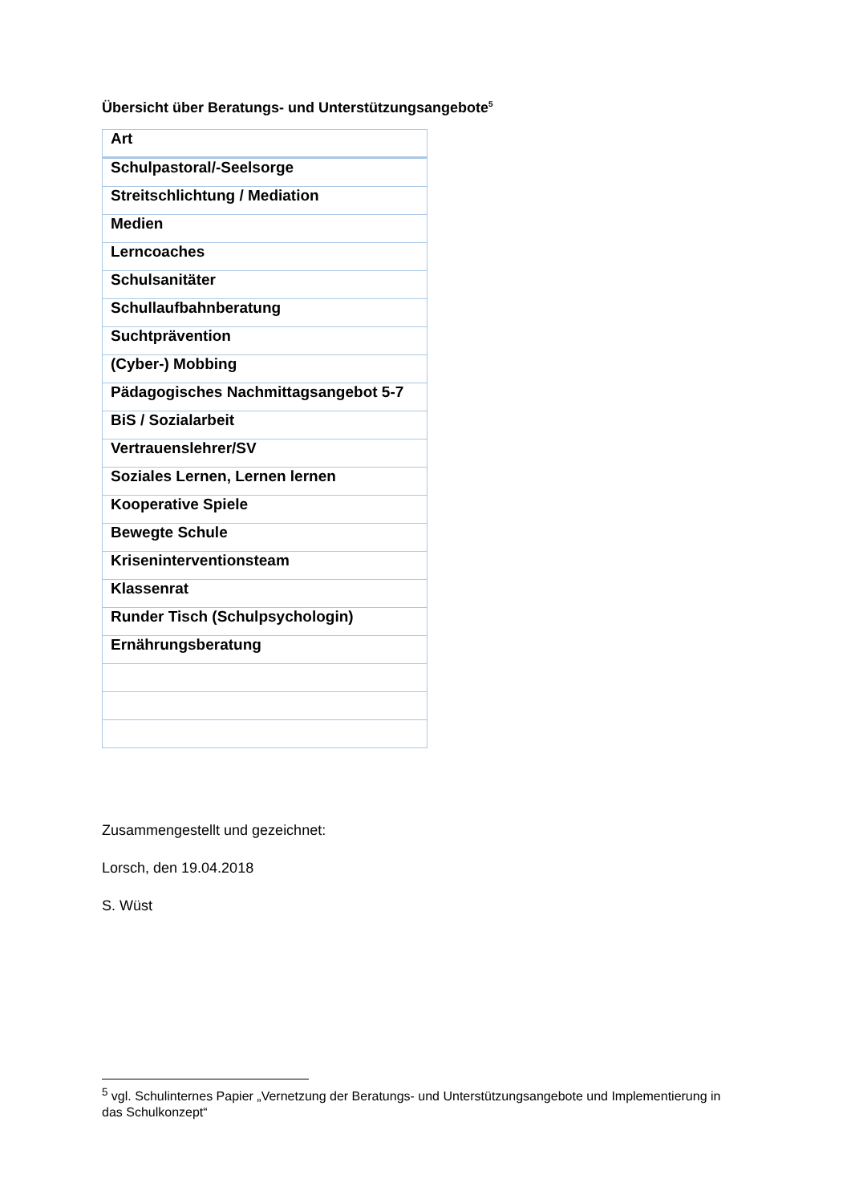Übersicht über Beratungs- und Unterstützungsangebote<sup>5</sup>
| Art |
| --- |
| Schulpastoral/-Seelsorge |
| Streitschlichtung / Mediation |
| Medien |
| Lerncoaches |
| Schulsanitäter |
| Schullaufbahnberatung |
| Suchtprävention |
| (Cyber-) Mobbing |
| Pädagogisches Nachmittagsangebot 5-7 |
| BiS / Sozialarbeit |
| Vertrauenslehrer/SV |
| Soziales Lernen, Lernen lernen |
| Kooperative Spiele |
| Bewegte Schule |
| Kriseninterventionsteam |
| Klassenrat |
| Runder Tisch (Schulpsychologin) |
| Ernährungsberatung |
Zusammengestellt und gezeichnet:
Lorsch, den 19.04.2018
S. Wüst
<sup>5</sup> vgl. Schulinternes Papier „Vernetzung der Beratungs- und Unterstützungsangebote und Implementierung in das Schulkonzept“